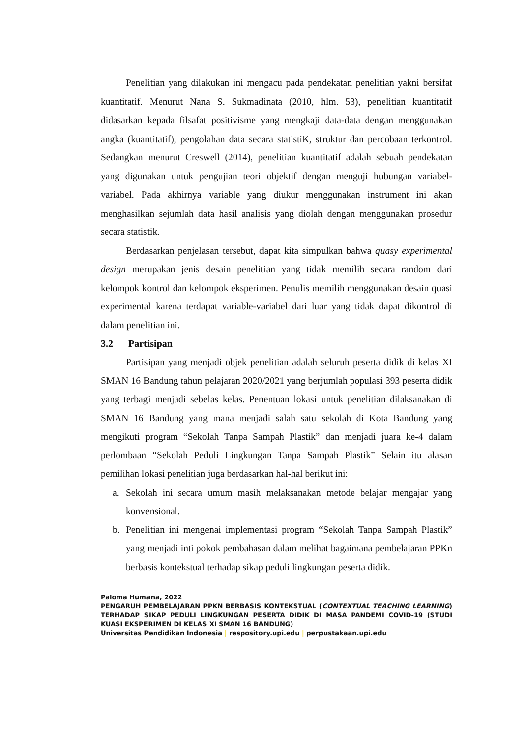Penelitian yang dilakukan ini mengacu pada pendekatan penelitian yakni bersifat kuantitatif. Menurut Nana S. Sukmadinata (2010, hlm. 53), penelitian kuantitatif didasarkan kepada filsafat positivisme yang mengkaji data-data dengan menggunakan angka (kuantitatif), pengolahan data secara statistiK, struktur dan percobaan terkontrol. Sedangkan menurut Creswell (2014), penelitian kuantitatif adalah sebuah pendekatan yang digunakan untuk pengujian teori objektif dengan menguji hubungan variabel-variabel. Pada akhirnya variable yang diukur menggunakan instrument ini akan menghasilkan sejumlah data hasil analisis yang diolah dengan menggunakan prosedur secara statistik.
Berdasarkan penjelasan tersebut, dapat kita simpulkan bahwa quasy experimental design merupakan jenis desain penelitian yang tidak memilih secara random dari kelompok kontrol dan kelompok eksperimen. Penulis memilih menggunakan desain quasi experimental karena terdapat variable-variabel dari luar yang tidak dapat dikontrol di dalam penelitian ini.
3.2 Partisipan
Partisipan yang menjadi objek penelitian adalah seluruh peserta didik di kelas XI SMAN 16 Bandung tahun pelajaran 2020/2021 yang berjumlah populasi 393 peserta didik yang terbagi menjadi sebelas kelas. Penentuan lokasi untuk penelitian dilaksanakan di SMAN 16 Bandung yang mana menjadi salah satu sekolah di Kota Bandung yang mengikuti program “Sekolah Tanpa Sampah Plastik” dan menjadi juara ke-4 dalam perlombaan “Sekolah Peduli Lingkungan Tanpa Sampah Plastik” Selain itu alasan pemilihan lokasi penelitian juga berdasarkan hal-hal berikut ini:
a. Sekolah ini secara umum masih melaksanakan metode belajar mengajar yang konvensional.
b. Penelitian ini mengenai implementasi program “Sekolah Tanpa Sampah Plastik” yang menjadi inti pokok pembahasan dalam melihat bagaimana pembelajaran PPKn berbasis kontekstual terhadap sikap peduli lingkungan peserta didik.
Paloma Humana, 2022
PENGARUH PEMBELAJARAN PPKN BERBASIS KONTEKSTUAL (CONTEXTUAL TEACHING LEARNING) TERHADAP SIKAP PEDULI LINGKUNGAN PESERTA DIDIK DI MASA PANDEMI COVID-19 (STUDI KUASI EKSPERIMEN DI KELAS XI SMAN 16 BANDUNG)
Universitas Pendidikan Indonesia | respository.upi.edu | perpustakaan.upi.edu